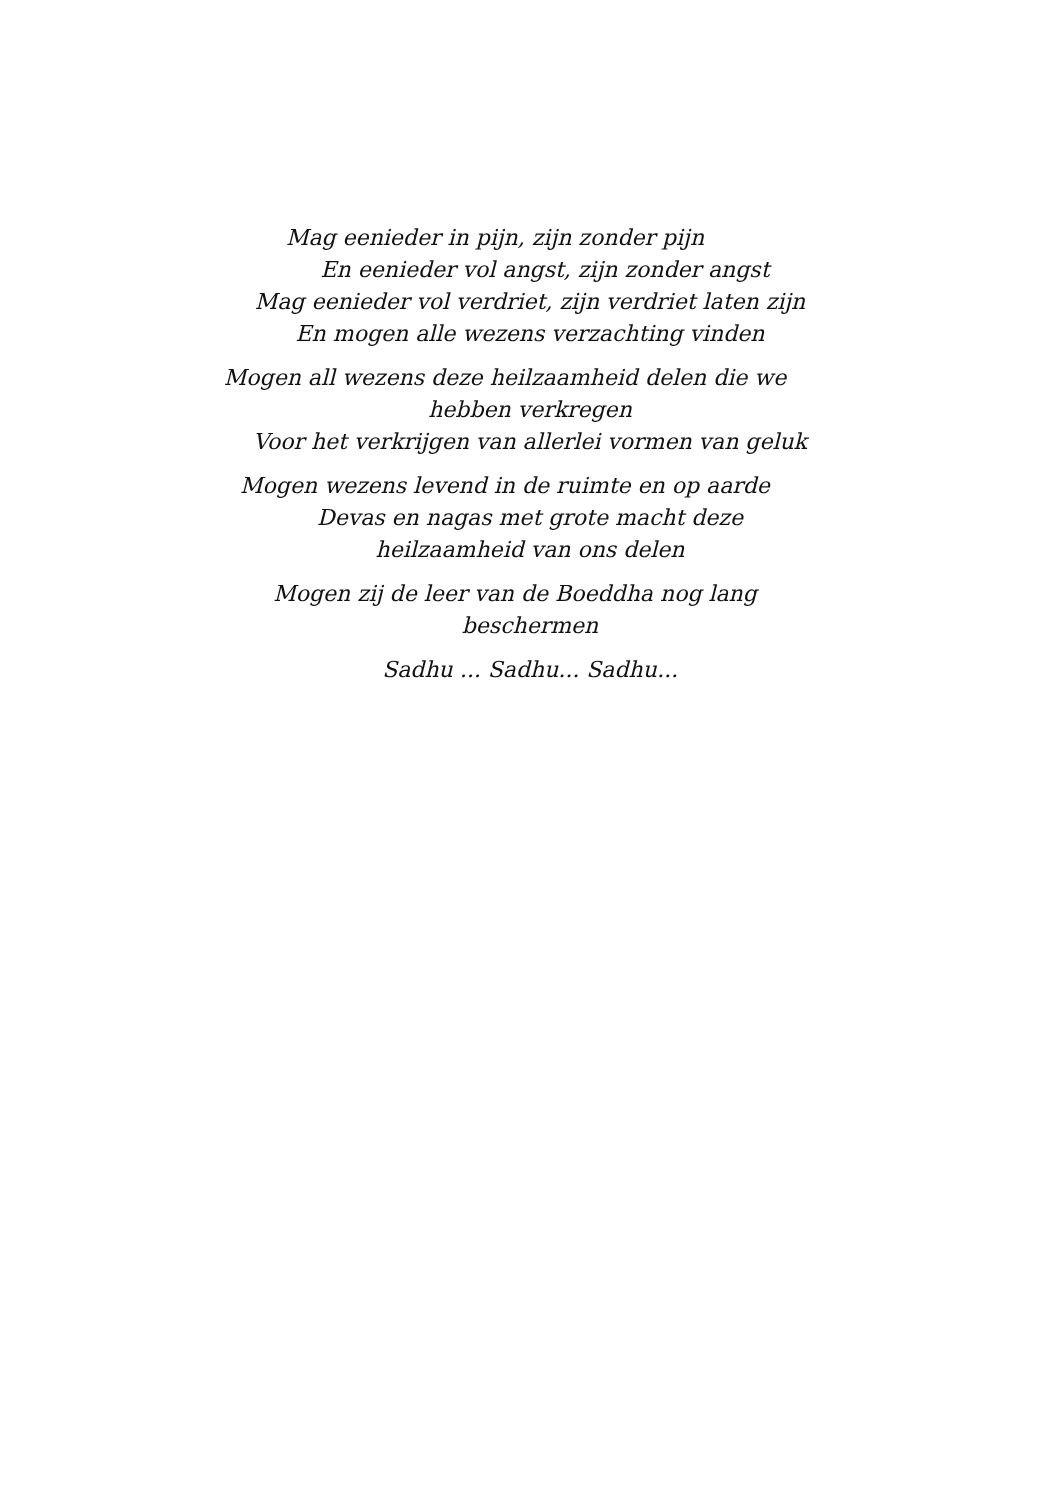Mag eenieder in pijn, zijn zonder pijn
En eenieder vol angst, zijn zonder angst
Mag eenieder vol verdriet, zijn verdriet laten zijn
En mogen alle wezens verzachting vinden
Mogen all wezens deze heilzaamheid delen die we
hebben verkregen
Voor het verkrijgen van allerlei vormen van geluk
Mogen wezens levend in de ruimte en op aarde
Devas en nagas met grote macht deze
heilzaamheid van ons delen
Mogen zij de leer van de Boeddha nog lang
beschermen
Sadhu ... Sadhu... Sadhu...